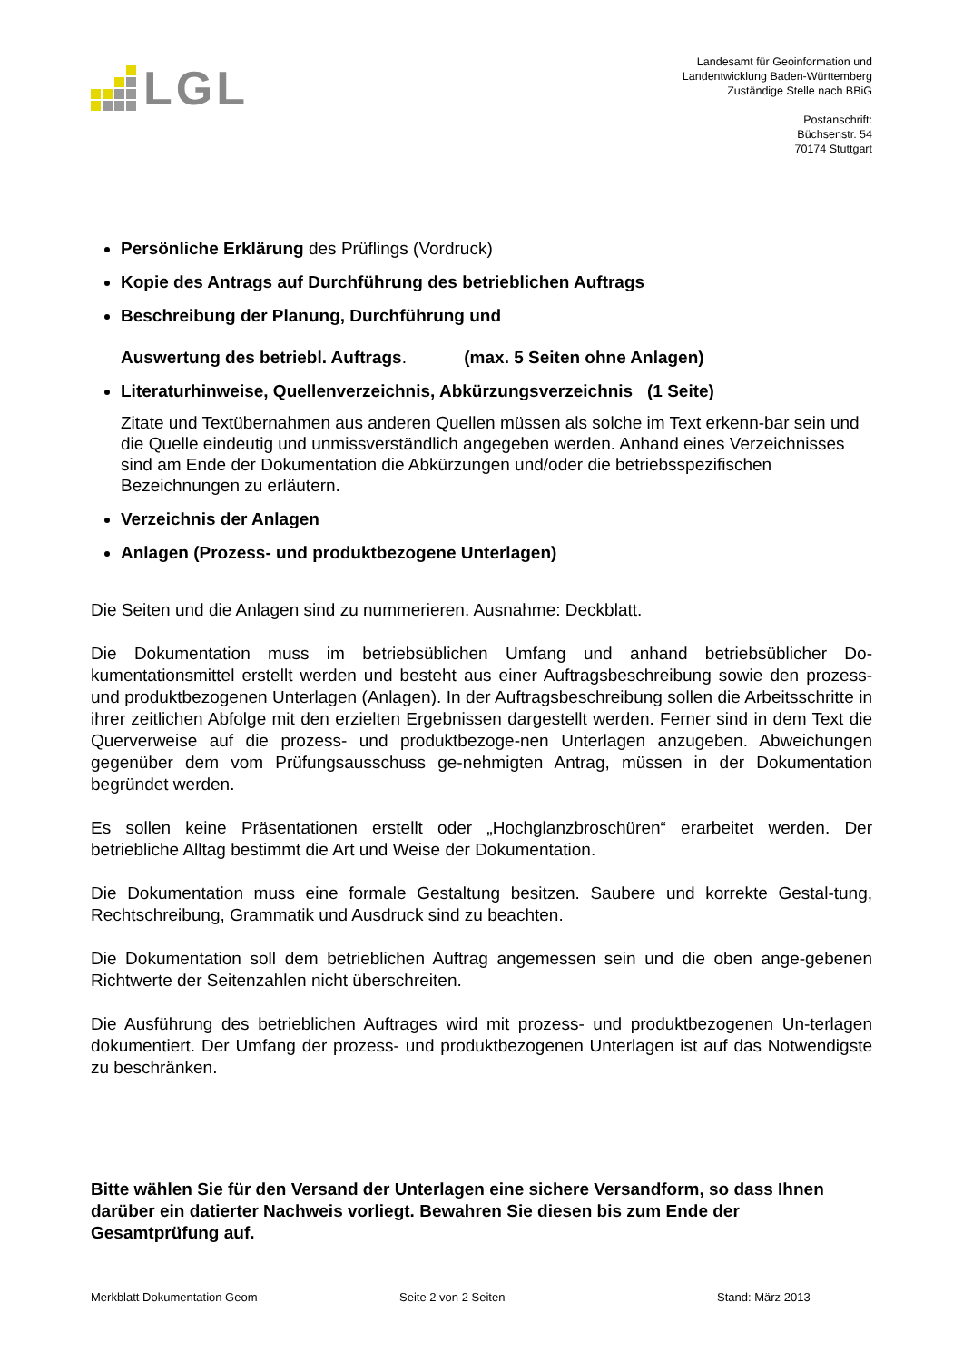LGL
Landesamt für Geoinformation und
Landentwicklung Baden-Württemberg
Zuständige Stelle nach BBiG
Postanschrift:
Büchsenstr. 54
70174 Stuttgart
Persönliche Erklärung des Prüflings (Vordruck)
Kopie des Antrags auf Durchführung des betrieblichen Auftrags
Beschreibung der Planung, Durchführung und
Auswertung des betriebl. Auftrags. (max. 5 Seiten ohne Anlagen)
Literaturhinweise, Quellenverzeichnis, Abkürzungsverzeichnis (1 Seite)
Zitate und Textübernahmen aus anderen Quellen müssen als solche im Text erkenn-bar sein und die Quelle eindeutig und unmissverständlich angegeben werden. Anhand eines Verzeichnisses sind am Ende der Dokumentation die Abkürzungen und/oder die betriebsspezifischen Bezeichnungen zu erläutern.
Verzeichnis der Anlagen
Anlagen (Prozess- und produktbezogene Unterlagen)
Die Seiten und die Anlagen sind zu nummerieren. Ausnahme: Deckblatt.
Die Dokumentation muss im betriebsüblichen Umfang und anhand betriebsüblicher Do-kumentationsmittel erstellt werden und besteht aus einer Auftragsbeschreibung sowie den prozess- und produktbezogenen Unterlagen (Anlagen). In der Auftragsbeschreibung sollen die Arbeitsschritte in ihrer zeitlichen Abfolge mit den erzielten Ergebnissen dargestellt werden. Ferner sind in dem Text die Querverweise auf die prozess- und produktbezoge-nen Unterlagen anzugeben. Abweichungen gegenüber dem vom Prüfungsausschuss ge-nehmigten Antrag, müssen in der Dokumentation begründet werden.
Es sollen keine Präsentationen erstellt oder „Hochglanzbroschüren“ erarbeitet werden. Der betriebliche Alltag bestimmt die Art und Weise der Dokumentation.
Die Dokumentation muss eine formale Gestaltung besitzen. Saubere und korrekte Gestal-tung, Rechtschreibung, Grammatik und Ausdruck sind zu beachten.
Die Dokumentation soll dem betrieblichen Auftrag angemessen sein und die oben ange-gebenen Richtwerte der Seitenzahlen nicht überschreiten.
Die Ausführung des betrieblichen Auftrages wird mit prozess- und produktbezogenen Un-terlagen dokumentiert. Der Umfang der prozess- und produktbezogenen Unterlagen ist auf das Notwendigste zu beschränken.
Bitte wählen Sie für den Versand der Unterlagen eine sichere Versandform, so dass Ihnen darüber ein datierter Nachweis vorliegt. Bewahren Sie diesen bis zum Ende der Gesamtprüfung auf.
Merkblatt Dokumentation Geom Seite 2 von 2 Seiten Stand: März 2013